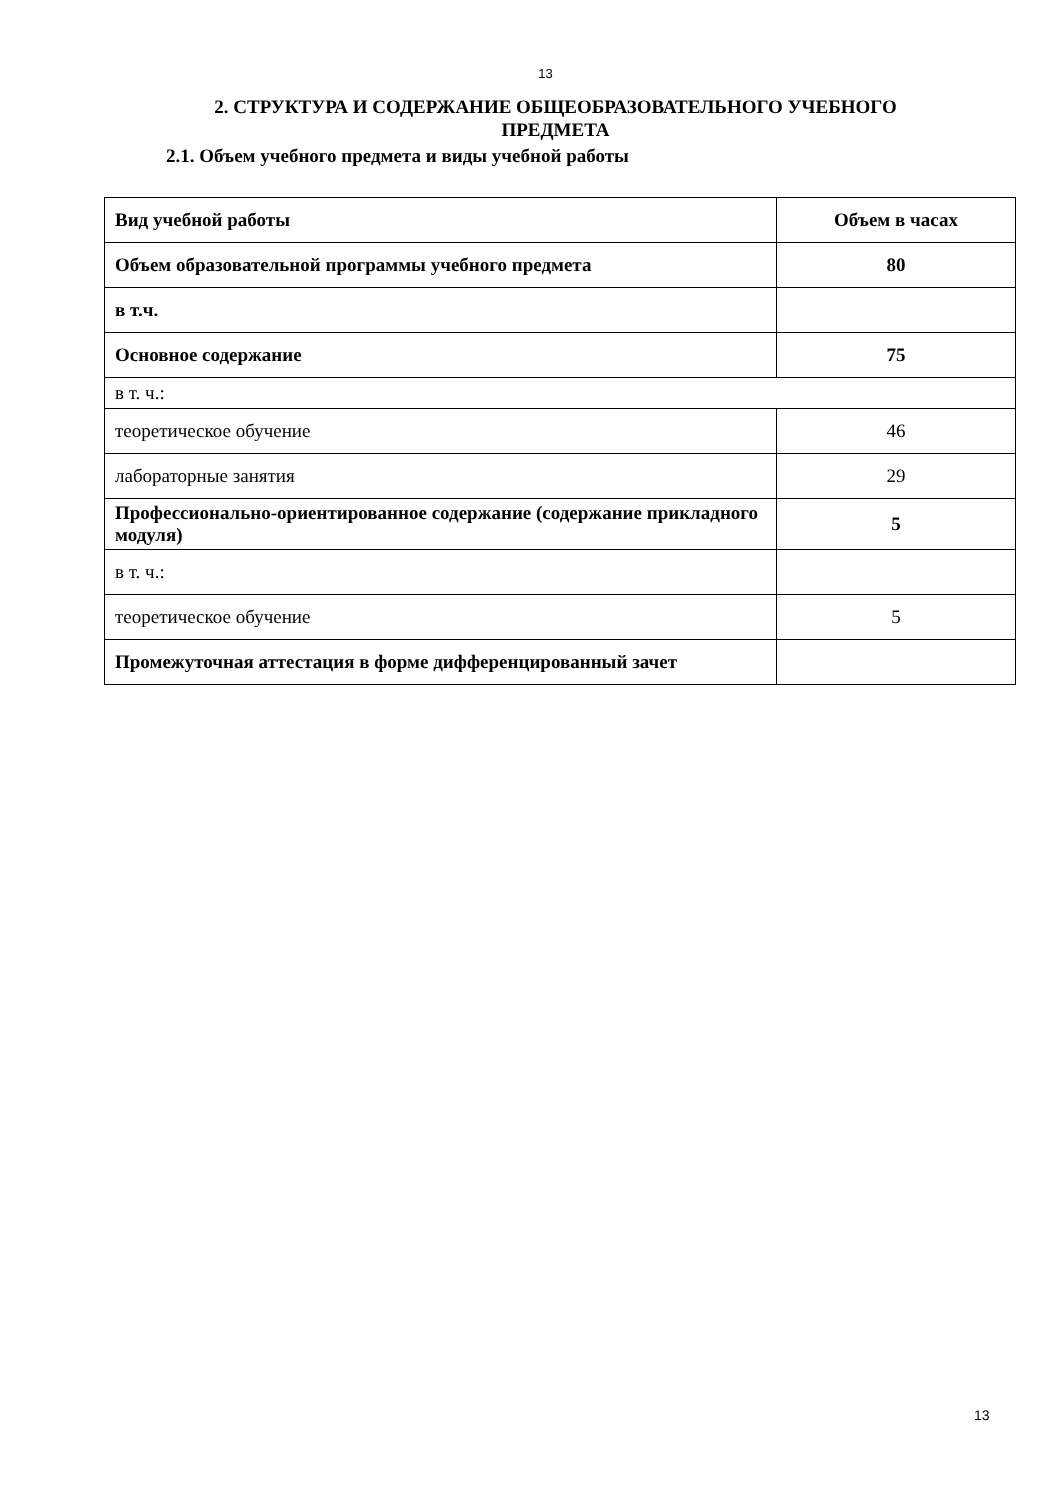13
2. СТРУКТУРА И СОДЕРЖАНИЕ ОБЩЕОБРАЗОВАТЕЛЬНОГО УЧЕБНОГО
ПРЕДМЕТА
2.1. Объем учебного предмета и виды учебной работы
| Вид учебной работы | Объем в часах |
| Объем образовательной программы учебного предмета | 80 |
| в т.ч. | |
| Основное содержание | 75 |
| в т. ч.: | |
| теоретическое обучение | 46 |
| лабораторные занятия | 29 |
| Профессионально-ориентированное содержание (содержание прикладного модуля) | 5 |
| в т. ч.: | |
| теоретическое обучение | 5 |
| Промежуточная аттестация в форме дифференцированный зачет | |
13